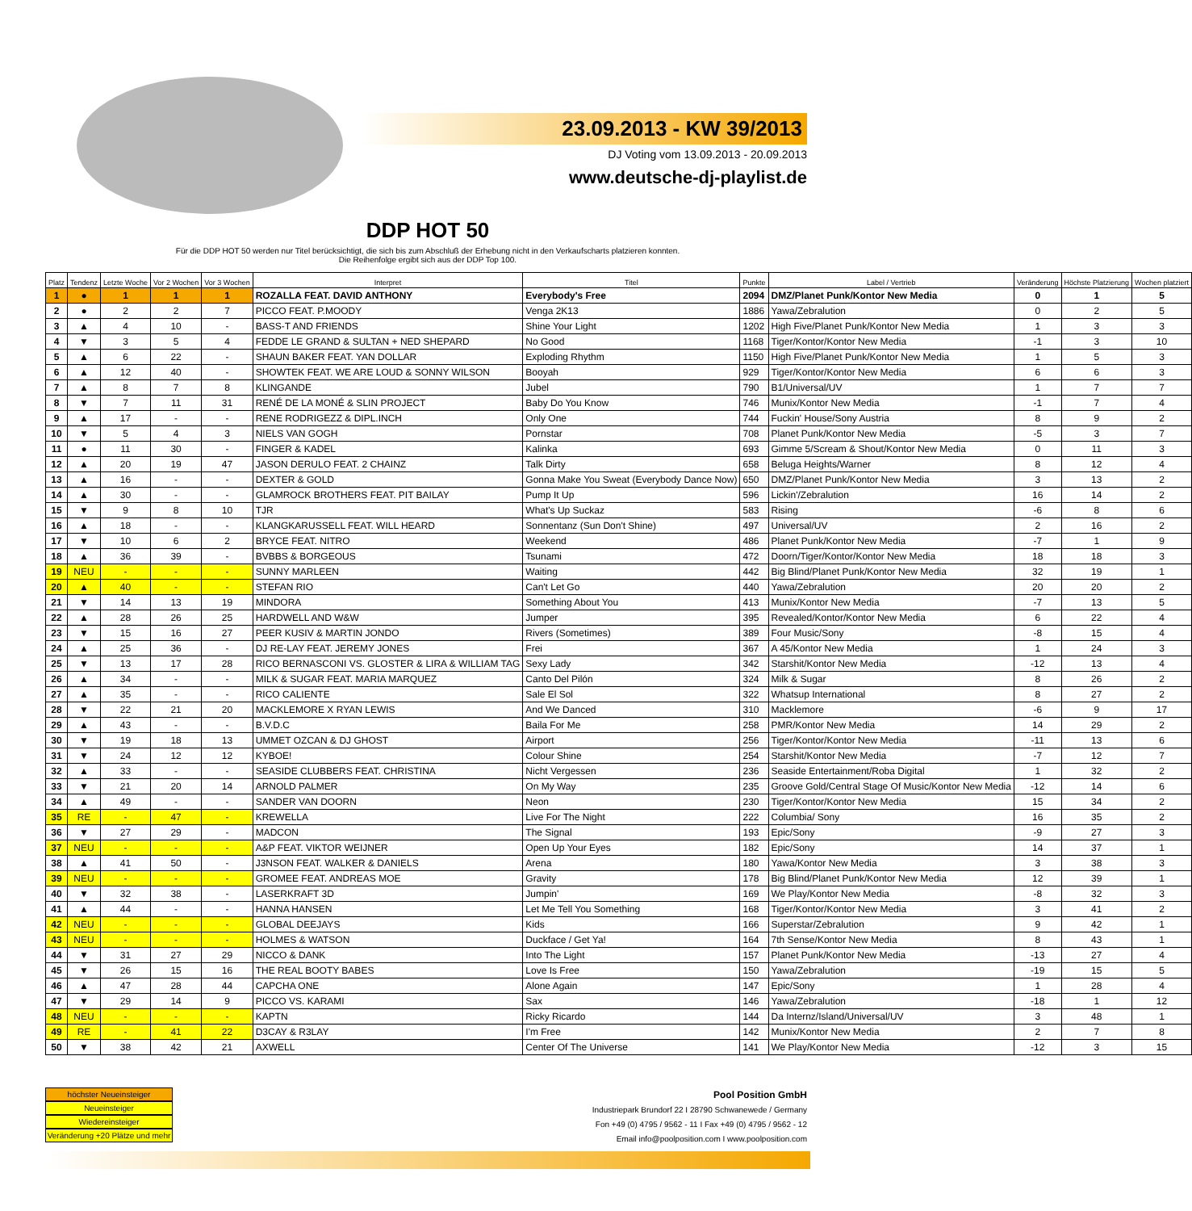23.09.2013 - KW 39/2013
DJ Voting vom 13.09.2013 - 20.09.2013
www.deutsche-dj-playlist.de
DDP HOT 50
Für die DDP HOT 50 werden nur Titel berücksichtigt, die sich bis zum Abschluß der Erhebung nicht in den Verkaufscharts platzieren konnten.
Die Reihenfolge ergibt sich aus der DDP Top 100.
| Platz | Tendenz | Letzte Woche | Vor 2 Wochen | Vor 3 Wochen | Interpret | Titel | Punkte | Label / Vertrieb | Veränderung | Höchste Platzierung | Wochen platziert |
| --- | --- | --- | --- | --- | --- | --- | --- | --- | --- | --- | --- |
| 1 | ● | 1 | 1 | 1 | ROZALLA FEAT. DAVID ANTHONY | Everybody's Free | 2094 | DMZ/Planet Punk/Kontor New Media | 0 | 1 | 5 |
| 2 | ● | 2 | 2 | 7 | PICCO FEAT. P.MOODY | Venga 2K13 | 1886 | Yawa/Zebralution | 0 | 2 | 5 |
| 3 | ▲ | 4 | 10 | - | BASS-T AND FRIENDS | Shine Your Light | 1202 | High Five/Planet Punk/Kontor New Media | 1 | 3 | 3 |
| 4 | ▼ | 3 | 5 | 4 | FEDDE LE GRAND & SULTAN + NED SHEPARD | No Good | 1168 | Tiger/Kontor/Kontor New Media | -1 | 3 | 10 |
| 5 | ▲ | 6 | 22 | - | SHAUN BAKER FEAT. YAN DOLLAR | Exploding Rhythm | 1150 | High Five/Planet Punk/Kontor New Media | 1 | 5 | 3 |
| 6 | ▲ | 12 | 40 | - | SHOWTEK FEAT. WE ARE LOUD & SONNY WILSON | Booyah | 929 | Tiger/Kontor/Kontor New Media | 6 | 6 | 3 |
| 7 | ▲ | 8 | 7 | 8 | KLINGANDE | Jubel | 790 | B1/Universal/UV | 1 | 7 | 7 |
| 8 | ▼ | 7 | 11 | 31 | RENÉ DE LA MONÉ & SLIN PROJECT | Baby Do You Know | 746 | Munix/Kontor New Media | -1 | 7 | 4 |
| 9 | ▲ | 17 | - | - | RENE RODRIGEZZ & DIPL.INCH | Only One | 744 | Fuckin' House/Sony Austria | 8 | 9 | 2 |
| 10 | ▼ | 5 | 4 | 3 | NIELS VAN GOGH | Pornstar | 708 | Planet Punk/Kontor New Media | -5 | 3 | 7 |
| 11 | ● | 11 | 30 | - | FINGER & KADEL | Kalinka | 693 | Gimme 5/Scream & Shout/Kontor New Media | 0 | 11 | 3 |
| 12 | ▲ | 20 | 19 | 47 | JASON DERULO FEAT. 2 CHAINZ | Talk Dirty | 658 | Beluga Heights/Warner | 8 | 12 | 4 |
| 13 | ▲ | 16 | - | - | DEXTER & GOLD | Gonna Make You Sweat (Everybody Dance Now) | 650 | DMZ/Planet Punk/Kontor New Media | 3 | 13 | 2 |
| 14 | ▲ | 30 | - | - | GLAMROCK BROTHERS FEAT. PIT BAILAY | Pump It Up | 596 | Lickin'/Zebralution | 16 | 14 | 2 |
| 15 | ▼ | 9 | 8 | 10 | TJR | What's Up Suckaz | 583 | Rising | -6 | 8 | 6 |
| 16 | ▲ | 18 | - | - | KLANGKARUSSELL FEAT. WILL HEARD | Sonnentanz (Sun Don't Shine) | 497 | Universal/UV | 2 | 16 | 2 |
| 17 | ▼ | 10 | 6 | 2 | BRYCE FEAT. NITRO | Weekend | 486 | Planet Punk/Kontor New Media | -7 | 1 | 9 |
| 18 | ▲ | 36 | 39 | - | BVBBS & BORGEOUS | Tsunami | 472 | Doorn/Tiger/Kontor/Kontor New Media | 18 | 18 | 3 |
| 19 | NEU | - | - | - | SUNNY MARLEEN | Waiting | 442 | Big Blind/Planet Punk/Kontor New Media | 32 | 19 | 1 |
| 20 | ▲ | 40 | - | - | STEFAN RIO | Can't Let Go | 440 | Yawa/Zebralution | 20 | 20 | 2 |
| 21 | ▼ | 14 | 13 | 19 | MINDORA | Something About You | 413 | Munix/Kontor New Media | -7 | 13 | 5 |
| 22 | ▲ | 28 | 26 | 25 | HARDWELL AND W&W | Jumper | 395 | Revealed/Kontor/Kontor New Media | 6 | 22 | 4 |
| 23 | ▼ | 15 | 16 | 27 | PEER KUSIV & MARTIN JONDO | Rivers (Sometimes) | 389 | Four Music/Sony | -8 | 15 | 4 |
| 24 | ▲ | 25 | 36 | - | DJ RE-LAY FEAT. JEREMY JONES | Frei | 367 | A 45/Kontor New Media | 1 | 24 | 3 |
| 25 | ▼ | 13 | 17 | 28 | RICO BERNASCONI VS. GLOSTER & LIRA & WILLIAM TAG | Sexy Lady | 342 | Starshit/Kontor New Media | -12 | 13 | 4 |
| 26 | ▲ | 34 | - | - | MILK & SUGAR FEAT. MARIA MARQUEZ | Canto Del Pilón | 324 | Milk & Sugar | 8 | 26 | 2 |
| 27 | ▲ | 35 | - | - | RICO CALIENTE | Sale El Sol | 322 | Whatsup International | 8 | 27 | 2 |
| 28 | ▼ | 22 | 21 | 20 | MACKLEMORE X RYAN LEWIS | And We Danced | 310 | Macklemore | -6 | 9 | 17 |
| 29 | ▲ | 43 | - | - | B.V.D.C | Baila For Me | 258 | PMR/Kontor New Media | 14 | 29 | 2 |
| 30 | ▼ | 19 | 18 | 13 | UMMET OZCAN & DJ GHOST | Airport | 256 | Tiger/Kontor/Kontor New Media | -11 | 13 | 6 |
| 31 | ▼ | 24 | 12 | 12 | KYBOE! | Colour Shine | 254 | Starshit/Kontor New Media | -7 | 12 | 7 |
| 32 | ▲ | 33 | - | - | SEASIDE CLUBBERS FEAT. CHRISTINA | Nicht Vergessen | 236 | Seaside Entertainment/Roba Digital | 1 | 32 | 2 |
| 33 | ▼ | 21 | 20 | 14 | ARNOLD PALMER | On My Way | 235 | Groove Gold/Central Stage Of Music/Kontor New Media | -12 | 14 | 6 |
| 34 | ▲ | 49 | - | - | SANDER VAN DOORN | Neon | 230 | Tiger/Kontor/Kontor New Media | 15 | 34 | 2 |
| 35 | RE | - | 47 | - | KREWELLA | Live For The Night | 222 | Columbia/ Sony | 16 | 35 | 2 |
| 36 | ▼ | 27 | 29 | - | MADCON | The Signal | 193 | Epic/Sony | -9 | 27 | 3 |
| 37 | NEU | - | - | - | A&P FEAT. VIKTOR WEIJNER | Open Up Your Eyes | 182 | Epic/Sony | 14 | 37 | 1 |
| 38 | ▲ | 41 | 50 | - | J3NSON FEAT. WALKER & DANIELS | Arena | 180 | Yawa/Kontor New Media | 3 | 38 | 3 |
| 39 | NEU | - | - | - | GROMEE FEAT. ANDREAS MOE | Gravity | 178 | Big Blind/Planet Punk/Kontor New Media | 12 | 39 | 1 |
| 40 | ▼ | 32 | 38 | - | LASERKRAFT 3D | Jumpin' | 169 | We Play/Kontor New Media | -8 | 32 | 3 |
| 41 | ▲ | 44 | - | - | HANNA HANSEN | Let Me Tell You Something | 168 | Tiger/Kontor/Kontor New Media | 3 | 41 | 2 |
| 42 | NEU | - | - | - | GLOBAL DEEJAYS | Kids | 166 | Superstar/Zebralution | 9 | 42 | 1 |
| 43 | NEU | - | - | - | HOLMES & WATSON | Duckface / Get Ya! | 164 | 7th Sense/Kontor New Media | 8 | 43 | 1 |
| 44 | ▼ | 31 | 27 | 29 | NICCO & DANK | Into The Light | 157 | Planet Punk/Kontor New Media | -13 | 27 | 4 |
| 45 | ▼ | 26 | 15 | 16 | THE REAL BOOTY BABES | Love Is Free | 150 | Yawa/Zebralution | -19 | 15 | 5 |
| 46 | ▲ | 47 | 28 | 44 | CAPCHA ONE | Alone Again | 147 | Epic/Sony | 1 | 28 | 4 |
| 47 | ▼ | 29 | 14 | 9 | PICCO VS. KARAMI | Sax | 146 | Yawa/Zebralution | -18 | 1 | 12 |
| 48 | NEU | - | - | - | KAPTN | Ricky Ricardo | 144 | Da Internz/Island/Universal/UV | 3 | 48 | 1 |
| 49 | RE | - | 41 | 22 | D3CAY & R3LAY | I'm Free | 142 | Munix/Kontor New Media | 2 | 7 | 8 |
| 50 | ▼ | 38 | 42 | 21 | AXWELL | Center Of The Universe | 141 | We Play/Kontor New Media | -12 | 3 | 15 |
höchster Neueinsteiger
Neueinsteiger
Wiedereinsteiger
Veränderung +20 Plätze und mehr
Pool Position GmbH
Industriepark Brundorf 22 I 28790 Schwanewede / Germany
Fon +49 (0) 4795 / 9562 - 11 I Fax +49 (0) 4795 / 9562 - 12
Email info@poolposition.com I www.poolposition.com